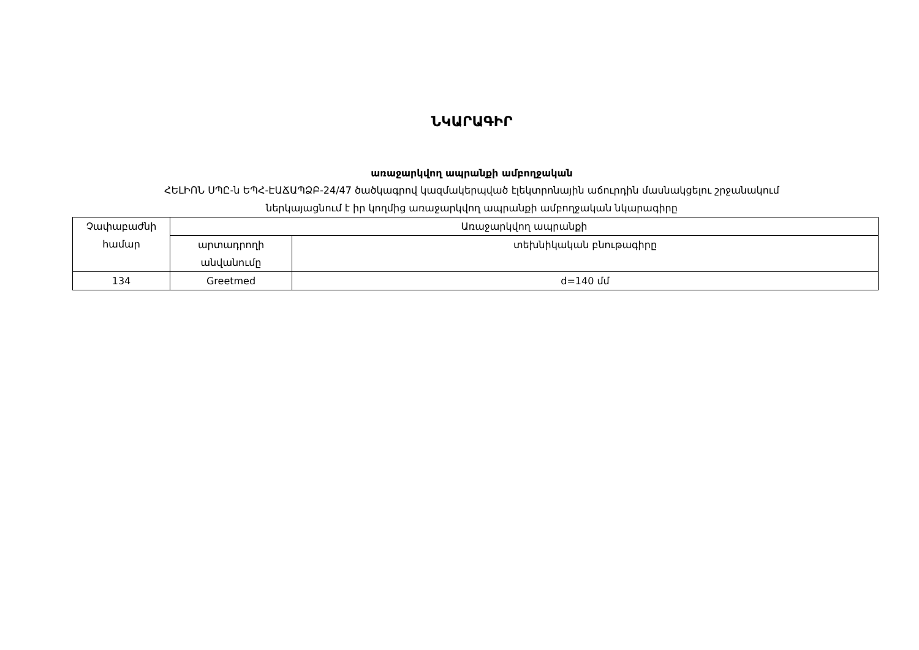ՆԿԱՐԱԳԻՐ
առաջարկվող ապրանքի ամբողջական
ՀԵԼԻՈՆ ՍՊԸ-ն ԵՊՀ-ԷԱՃԱՊՁԲ-24/47 ծածկագրով կազմակերպված էլեկտրոնային աճուրդին մասնակցելու շրջանակում
ներկայացնում է իր կողմից առաջարկվող ապրանքի ամբողջական նկարագիրը
| Չափաբաժնի համար | Առաջարկվող ապրանքի | |
| | արտադրողի անվանումը | տեխնիկական բնութագիրը |
| 134 | Greetmed | d=140 մմ |